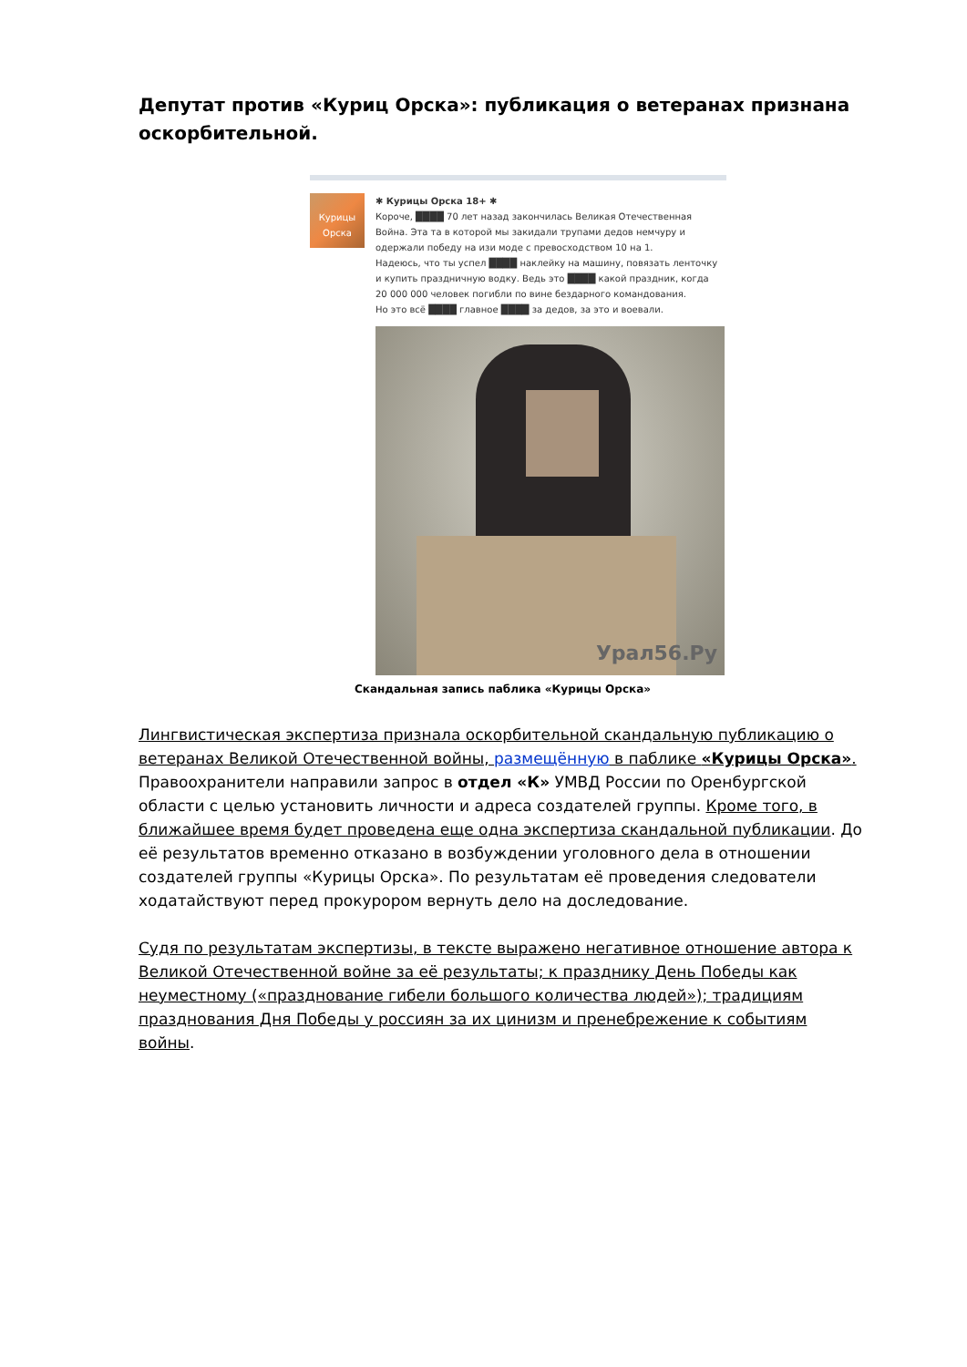Депутат против «Куриц Орска»: публикация о ветеранах признана оскорбительной.
Курицы Орска
✱ Курицы Орска 18+ ✱
Короче, ████ 70 лет назад закончилась Великая Отечественная Война. Эта та в которой мы закидали трупами дедов немчуру и одержали победу на изи моде с превосходством 10 на 1.
Надеюсь, что ты успел ████ наклейку на машину, повязать ленточку и купить праздничную водку. Ведь это ████ какой праздник, когда 20 000 000 человек погибли по вине бездарного командования.
Но это всё ████ главное ████ за дедов, за это и воевали.
Урал56.Ру
Скандальная запись паблика «Курицы Орска»
Лингвистическая экспертиза признала оскорбительной скандальную публикацию о ветеранах Великой Отечественной войны, размещённую в паблике «Курицы Орска». Правоохранители направили запрос в отдел «К» УМВД России по Оренбургской области с целью установить личности и адреса создателей группы. Кроме того, в ближайшее время будет проведена еще одна экспертиза скандальной публикации. До её результатов временно отказано в возбуждении уголовного дела в отношении создателей группы «Курицы Орска». По результатам её проведения следователи ходатайствуют перед прокурором вернуть дело на доследование.
Судя по результатам экспертизы, в тексте выражено негативное отношение автора к Великой Отечественной войне за её результаты; к празднику День Победы как неуместному («празднование гибели большого количества людей»); традициям празднования Дня Победы у россиян за их цинизм и пренебрежение к событиям войны.